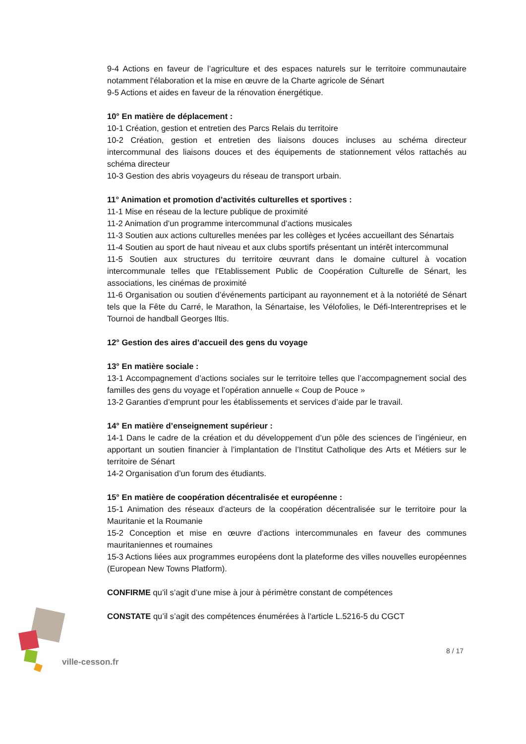9-4 Actions en faveur de l’agriculture et des espaces naturels sur le territoire communautaire notamment l'élaboration et la mise en œuvre de la Charte agricole de Sénart
9-5 Actions et aides en faveur de la rénovation énergétique.
10° En matière de déplacement :
10-1 Création, gestion et entretien des Parcs Relais du territoire
10-2 Création, gestion et entretien des liaisons douces incluses au schéma directeur intercommunal des liaisons douces et des équipements de stationnement vélos rattachés au schéma directeur
10-3 Gestion des abris voyageurs du réseau de transport urbain.
11° Animation et promotion d’activités culturelles et sportives :
11-1 Mise en réseau de la lecture publique de proximité
11-2 Animation d’un programme intercommunal d’actions musicales
11-3 Soutien aux actions culturelles menées par les collèges et lycées accueillant des Sénartais
11-4 Soutien au sport de haut niveau et aux clubs sportifs présentant un intérêt intercommunal
11-5 Soutien aux structures du territoire œuvrant dans le domaine culturel à vocation intercommunale telles que l'Etablissement Public de Coopération Culturelle de Sénart, les associations, les cinémas de proximité
11-6 Organisation ou soutien d’événements participant au rayonnement et à la notoriété de Sénart tels que la Fête du Carré, le Marathon, la Sénartaise, les Vélofolies, le Défi-Interentreprises et le Tournoi de handball Georges Iltis.
12° Gestion des aires d’accueil des gens du voyage
13° En matière sociale :
13-1 Accompagnement d’actions sociales sur le territoire telles que l’accompagnement social des familles des gens du voyage et l’opération annuelle « Coup de Pouce »
13-2 Garanties d’emprunt pour les établissements et services d’aide par le travail.
14° En matière d’enseignement supérieur :
14-1 Dans le cadre de la création et du développement d’un pôle des sciences de l’ingénieur, en apportant un soutien financier à l’implantation de l’Institut Catholique des Arts et Métiers sur le territoire de Sénart
14-2 Organisation d’un forum des étudiants.
15° En matière de coopération décentralisée et européenne :
15-1 Animation des réseaux d’acteurs de la coopération décentralisée sur le territoire pour la Mauritanie et la Roumanie
15-2 Conception et mise en œuvre d’actions intercommunales en faveur des communes mauritaniennes et roumaines
15-3 Actions liées aux programmes européens dont la plateforme des villes nouvelles européennes (European New Towns Platform).
CONFIRME qu’il s’agit d’une mise à jour à périmètre constant de compétences
CONSTATE qu’il s’agit des compétences énumérées à l’article L.5216-5 du CGCT
ville-cesson.fr
8 / 17